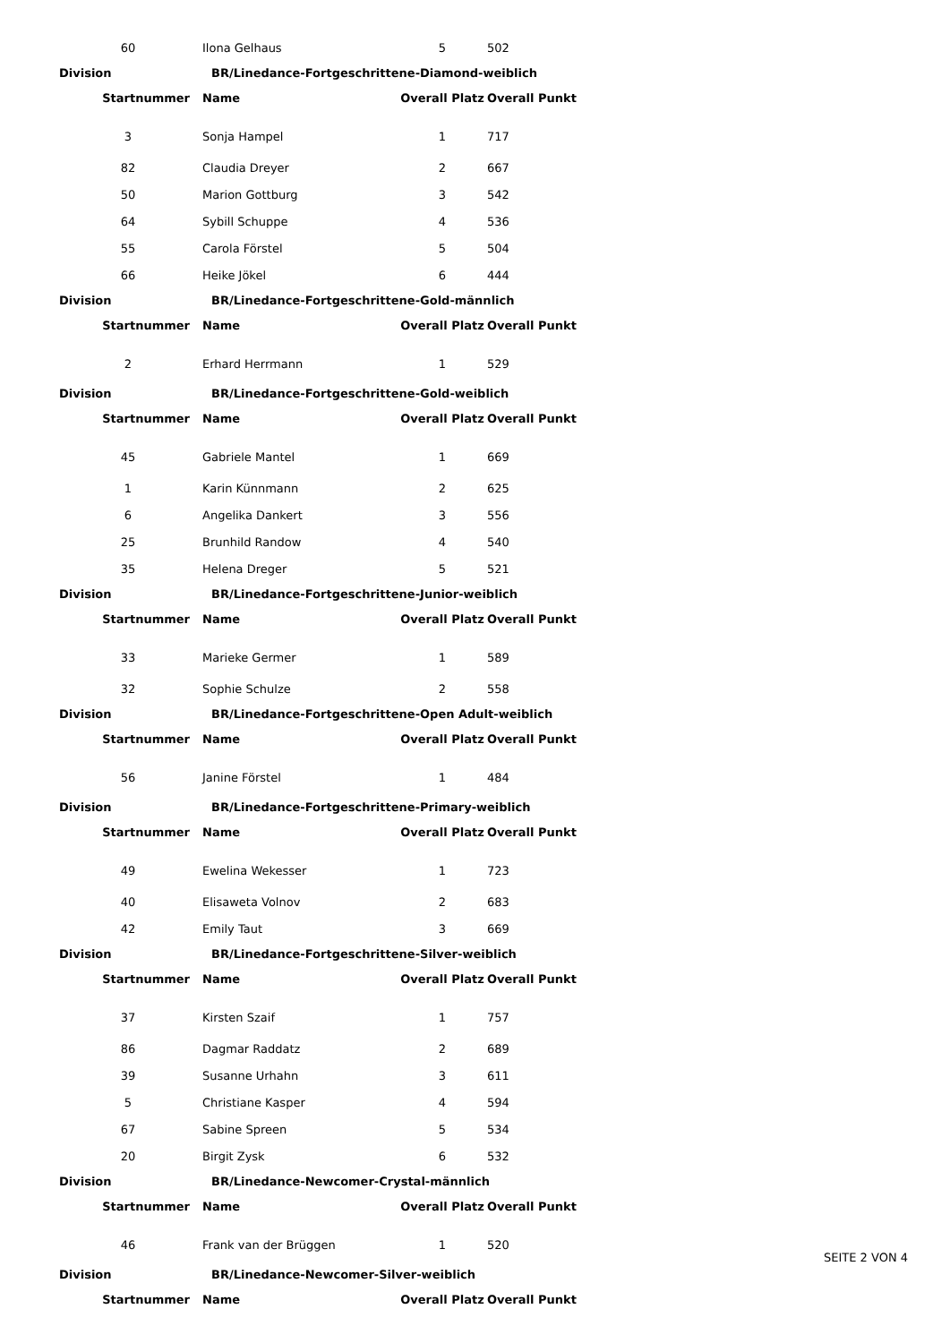| 60 | Ilona Gelhaus | 5 | 502 |
| Division | BR/Linedance-Fortgeschrittene-Diamond-weiblich | | |
| Startnummer | Name | Overall Platz | Overall Punkt |
| 3 | Sonja Hampel | 1 | 717 |
| 82 | Claudia Dreyer | 2 | 667 |
| 50 | Marion Gottburg | 3 | 542 |
| 64 | Sybill Schuppe | 4 | 536 |
| 55 | Carola Förstel | 5 | 504 |
| 66 | Heike Jökel | 6 | 444 |
| Division | BR/Linedance-Fortgeschrittene-Gold-männlich | | |
| Startnummer | Name | Overall Platz | Overall Punkt |
| 2 | Erhard Herrmann | 1 | 529 |
| Division | BR/Linedance-Fortgeschrittene-Gold-weiblich | | |
| Startnummer | Name | Overall Platz | Overall Punkt |
| 45 | Gabriele Mantel | 1 | 669 |
| 1 | Karin Künnmann | 2 | 625 |
| 6 | Angelika Dankert | 3 | 556 |
| 25 | Brunhild Randow | 4 | 540 |
| 35 | Helena Dreger | 5 | 521 |
| Division | BR/Linedance-Fortgeschrittene-Junior-weiblich | | |
| Startnummer | Name | Overall Platz | Overall Punkt |
| 33 | Marieke Germer | 1 | 589 |
| 32 | Sophie Schulze | 2 | 558 |
| Division | BR/Linedance-Fortgeschrittene-Open Adult-weiblich | | |
| Startnummer | Name | Overall Platz | Overall Punkt |
| 56 | Janine Förstel | 1 | 484 |
| Division | BR/Linedance-Fortgeschrittene-Primary-weiblich | | |
| Startnummer | Name | Overall Platz | Overall Punkt |
| 49 | Ewelina Wekesser | 1 | 723 |
| 40 | Elisaweta Volnov | 2 | 683 |
| 42 | Emily Taut | 3 | 669 |
| Division | BR/Linedance-Fortgeschrittene-Silver-weiblich | | |
| Startnummer | Name | Overall Platz | Overall Punkt |
| 37 | Kirsten Szaif | 1 | 757 |
| 86 | Dagmar Raddatz | 2 | 689 |
| 39 | Susanne Urhahn | 3 | 611 |
| 5 | Christiane Kasper | 4 | 594 |
| 67 | Sabine Spreen | 5 | 534 |
| 20 | Birgit Zysk | 6 | 532 |
| Division | BR/Linedance-Newcomer-Crystal-männlich | | |
| Startnummer | Name | Overall Platz | Overall Punkt |
| 46 | Frank van der Brüggen | 1 | 520 |
| Division | BR/Linedance-Newcomer-Silver-weiblich | | |
| Startnummer | Name | Overall Platz | Overall Punkt |
SEITE 2 VON 4